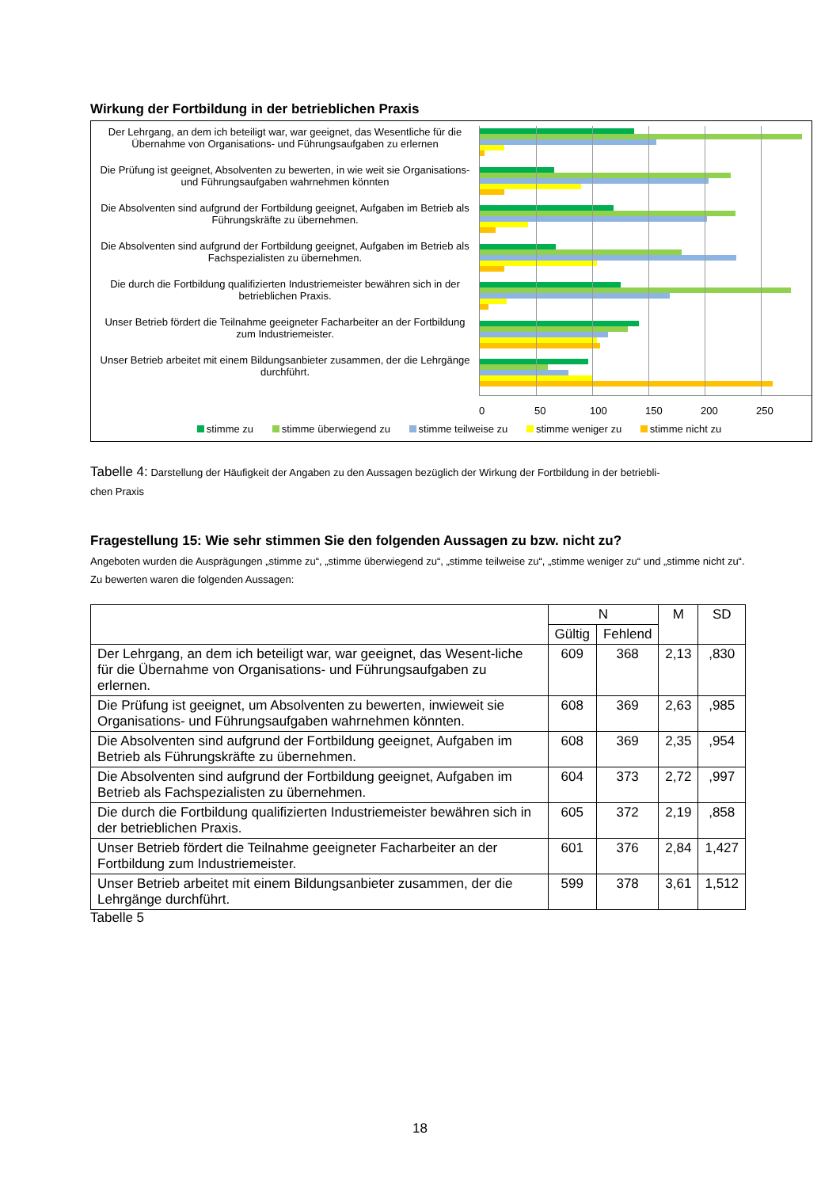Wirkung der Fortbildung in der betrieblichen Praxis
Der Lehrgang, an dem ich beteiligt war, war geeignet, das Wesentliche für die Übernahme von Organisations- und Führungsaufgaben zu erlernen
Die Prüfung ist geeignet, Absolventen zu bewerten, in wie weit sie Organisations- und Führungsaufgaben wahrnehmen könnten
Die Absolventen sind aufgrund der Fortbildung geeignet, Aufgaben im Betrieb als Führungskräfte zu übernehmen.
Die Absolventen sind aufgrund der Fortbildung geeignet, Aufgaben im Betrieb als Fachspezialisten zu übernehmen.
Die durch die Fortbildung qualifizierten Industriemeister bewähren sich in der betrieblichen Praxis.
Unser Betrieb fördert die Teilnahme geeigneter Facharbeiter an der Fortbildung zum Industriemeister.
Unser Betrieb arbeitet mit einem Bildungsanbieter zusammen, der die Lehrgänge durchführt.
0 50 100 150 200 250
stimme zu stimme überwiegend zu stimme teilweise zu stimme weniger zu stimme nicht zu
Tabelle 4: Darstellung der Häufigkeit der Angaben zu den Aussagen bezüglich der Wirkung der Fortbildung in der betriebli-
chen Praxis
Fragestellung 15: Wie sehr stimmen Sie den folgenden Aussagen zu bzw. nicht zu?
Angeboten wurden die Ausprägungen „stimme zu“, „stimme überwiegend zu“, „stimme teilweise zu“, „stimme weniger zu“ und „stimme nicht zu“. Zu bewerten waren die folgenden Aussagen:
| | N | | M | SD |
| --- | --- | --- | --- | --- |
| | Gültig | Fehlend | | |
| Der Lehrgang, an dem ich beteiligt war, war geeignet, das Wesent-liche für die Übernahme von Organisations- und Führungsaufgaben zu erlernen. | 609 | 368 | 2,13 | ,830 |
| Die Prüfung ist geeignet, um Absolventen zu bewerten, inwieweit sie Organisations- und Führungsaufgaben wahrnehmen könnten. | 608 | 369 | 2,63 | ,985 |
| Die Absolventen sind aufgrund der Fortbildung geeignet, Aufgaben im Betrieb als Führungskräfte zu übernehmen. | 608 | 369 | 2,35 | ,954 |
| Die Absolventen sind aufgrund der Fortbildung geeignet, Aufgaben im Betrieb als Fachspezialisten zu übernehmen. | 604 | 373 | 2,72 | ,997 |
| Die durch die Fortbildung qualifizierten Industriemeister bewähren sich in der betrieblichen Praxis. | 605 | 372 | 2,19 | ,858 |
| Unser Betrieb fördert die Teilnahme geeigneter Facharbeiter an der Fortbildung zum Industriemeister. | 601 | 376 | 2,84 | 1,427 |
| Unser Betrieb arbeitet mit einem Bildungsanbieter zusammen, der die Lehrgänge durchführt. | 599 | 378 | 3,61 | 1,512 |
Tabelle 5
18